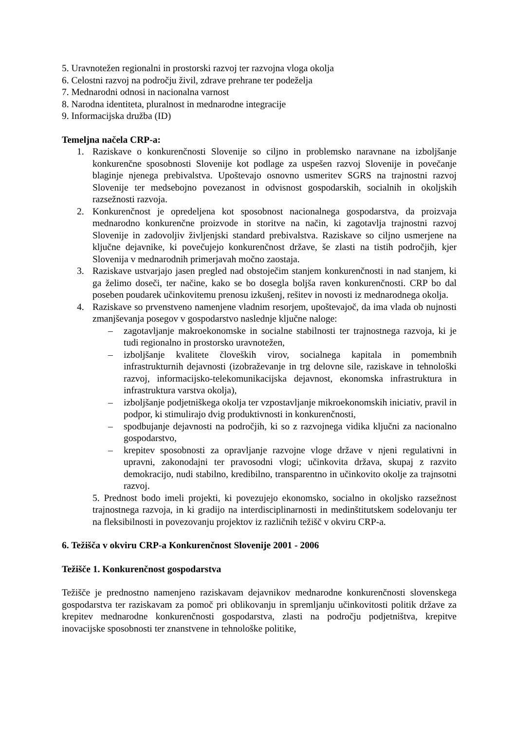5. Uravnotežen regionalni in prostorski razvoj ter razvojna vloga okolja
6. Celostni razvoj na področju živil, zdrave prehrane ter podeželja
7. Mednarodni odnosi in nacionalna varnost
8. Narodna identiteta, pluralnost in mednarodne integracije
9. Informacijska družba (ID)
Temeljna načela CRP-a:
1. Raziskave o konkurenčnosti Slovenije so ciljno in problemsko naravnane na izboljšanje konkurenčne sposobnosti Slovenije kot podlage za uspešen razvoj Slovenije in povečanje blaginje njenega prebivalstva. Upoštevajo osnovno usmeritev SGRS na trajnostni razvoj Slovenije ter medsebojno povezanost in odvisnost gospodarskih, socialnih in okoljskih razsežnosti razvoja.
2. Konkurenčnost je opredeljena kot sposobnost nacionalnega gospodarstva, da proizvaja mednarodno konkurenčne proizvode in storitve na način, ki zagotavlja trajnostni razvoj Slovenije in zadovoljiv življenjski standard prebivalstva. Raziskave so ciljno usmerjene na ključne dejavnike, ki povečujejo konkurenčnost države, še zlasti na tistih področjih, kjer Slovenija v mednarodnih primerjavah močno zaostaja.
3. Raziskave ustvarjajo jasen pregled nad obstoječim stanjem konkurenčnosti in nad stanjem, ki ga želimo doseči, ter načine, kako se bo dosegla boljša raven konkurenčnosti. CRP bo dal poseben poudarek učinkovitemu prenosu izkušenj, rešitev in novosti iz mednarodnega okolja.
4. Raziskave so prvenstveno namenjene vladnim resorjem, upoštevajoč, da ima vlada ob nujnosti zmanjševanja posegov v gospodarstvo naslednje ključne naloge:
– zagotavljanje makroekonomske in socialne stabilnosti ter trajnostnega razvoja, ki je tudi regionalno in prostorsko uravnotežen,
– izboljšanje kvalitete človeških virov, socialnega kapitala in pomembnih infrastrukturnih dejavnosti (izobraževanje in trg delovne sile, raziskave in tehnološki razvoj, informacijsko-telekomunikacijska dejavnost, ekonomska infrastruktura in infrastruktura varstva okolja),
– izboljšanje podjetniškega okolja ter vzpostavljanje mikroekonomskih iniciativ, pravil in podpor, ki stimulirajo dvig produktivnosti in konkurenčnosti,
– spodbujanje dejavnosti na področjih, ki so z razvojnega vidika ključni za nacionalno gospodarstvo,
– krepitev sposobnosti za opravljanje razvojne vloge države v njeni regulativni in upravni, zakonodajni ter pravosodni vlogi; učinkovita država, skupaj z razvito demokracijo, nudi stabilno, kredibilno, transparentno in učinkovito okolje za trajnsotni razvoj.
5. Prednost bodo imeli projekti, ki povezujejo ekonomsko, socialno in okoljsko razsežnost trajnostnega razvoja, in ki gradijo na interdisciplinarnosti in medinštitutskem sodelovanju ter na fleksibilnosti in povezovanju projektov iz različnih težišč v okviru CRP-a.
6. Težišča v okviru CRP-a Konkurenčnost Slovenije 2001 - 2006
Težišče 1. Konkurenčnost gospodarstva
Težišče je prednostno namenjeno raziskavam dejavnikov mednarodne konkurenčnosti slovenskega gospodarstva ter raziskavam za pomoč pri oblikovanju in spremljanju učinkovitosti politik države za krepitev mednarodne konkurenčnosti gospodarstva, zlasti na področju podjetništva, krepitve inovacijske sposobnosti ter znanstvene in tehnološke politike,